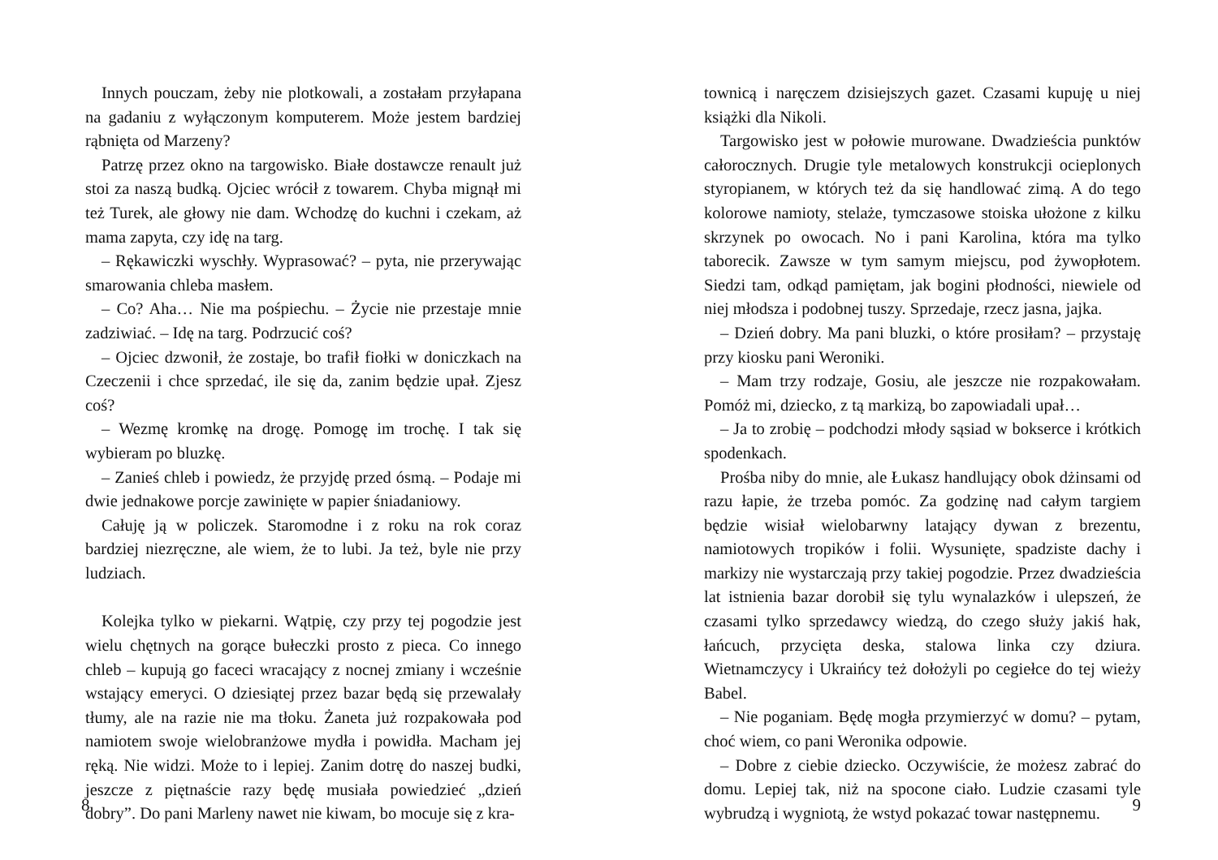Innych pouczam, żeby nie plotkowali, a zostałam przyłapana na gadaniu z wyłączonym komputerem. Może jestem bardziej rąbnięta od Marzeny?
Patrzę przez okno na targowisko. Białe dostawcze renault już stoi za naszą budką. Ojciec wrócił z towarem. Chyba mignął mi też Turek, ale głowy nie dam. Wchodzę do kuchni i czekam, aż mama zapyta, czy idę na targ.
– Rękawiczki wyschły. Wyprasować? – pyta, nie przerywając smarowania chleba masłem.
– Co? Aha… Nie ma pośpiechu. – Życie nie przestaje mnie zadziwiać. – Idę na targ. Podrzucić coś?
– Ojciec dzwonił, że zostaje, bo trafił fiołki w doniczkach na Czeczenii i chce sprzedać, ile się da, zanim będzie upał. Zjesz coś?
– Wezmę kromkę na drogę. Pomogę im trochę. I tak się wybieram po bluzkę.
– Zanieś chleb i powiedz, że przyjdę przed ósmą. – Podaje mi dwie jednakowe porcje zawinięte w papier śniadaniowy.
Całuję ją w policzek. Staromodne i z roku na rok coraz bardziej niezręczne, ale wiem, że to lubi. Ja też, byle nie przy ludziach.
Kolejka tylko w piekarni. Wątpię, czy przy tej pogodzie jest wielu chętnych na gorące bułeczki prosto z pieca. Co innego chleb – kupują go faceci wracający z nocnej zmiany i wcześnie wstający emeryci. O dziesiątej przez bazar będą się przewalały tłumy, ale na razie nie ma tłoku. Żaneta już rozpakowała pod namiotem swoje wielobranżowe mydła i powidła. Macham jej ręką. Nie widzi. Może to i lepiej. Zanim dotrę do naszej budki, jeszcze z piętnaście razy będę musiała powiedzieć „dzień dobry”. Do pani Marleny nawet nie kiwam, bo mocuje się z kra-
8
townicą i naręczem dzisiejszych gazet. Czasami kupuję u niej książki dla Nikoli.
Targowisko jest w połowie murowane. Dwadzieścia punktów całorocznych. Drugie tyle metalowych konstrukcji ocieplonych styropianem, w których też da się handlować zimą. A do tego kolorowe namioty, stelaże, tymczasowe stoiska ułożone z kilku skrzynek po owocach. No i pani Karolina, która ma tylko taborecik. Zawsze w tym samym miejscu, pod żywopłotem. Siedzi tam, odkąd pamiętam, jak bogini płodności, niewiele od niej młodsza i podobnej tuszy. Sprzedaje, rzecz jasna, jajka.
– Dzień dobry. Ma pani bluzki, o które prosiłam? – przystaję przy kiosku pani Weroniki.
– Mam trzy rodzaje, Gosiu, ale jeszcze nie rozpakowałam. Pomóż mi, dziecko, z tą markizą, bo zapowiadali upał…
– Ja to zrobię – podchodzi młody sąsiad w bokserce i krótkich spodenkach.
Prośba niby do mnie, ale Łukasz handlujący obok dżinsami od razu łapie, że trzeba pomóc. Za godzinę nad całym targiem będzie wisiał wielobarwny latający dywan z brezentu, namiotowych tropików i folii. Wysunięte, spadziste dachy i markizy nie wystarczają przy takiej pogodzie. Przez dwadzieścia lat istnienia bazar dorobił się tylu wynalazków i ulepszeń, że czasami tylko sprzedawcy wiedzą, do czego służy jakiś hak, łańcuch, przycięta deska, stalowa linka czy dziura. Wietnamczycy i Ukraińcy też dołożyli po cegiełce do tej wieży Babel.
– Nie poganiam. Będę mogła przymierzyć w domu? – pytam, choć wiem, co pani Weronika odpowie.
– Dobre z ciebie dziecko. Oczywiście, że możesz zabrać do domu. Lepiej tak, niż na spocone ciało. Ludzie czasami tyle wybrudzą i wygniotą, że wstyd pokazać towar następnemu.
9